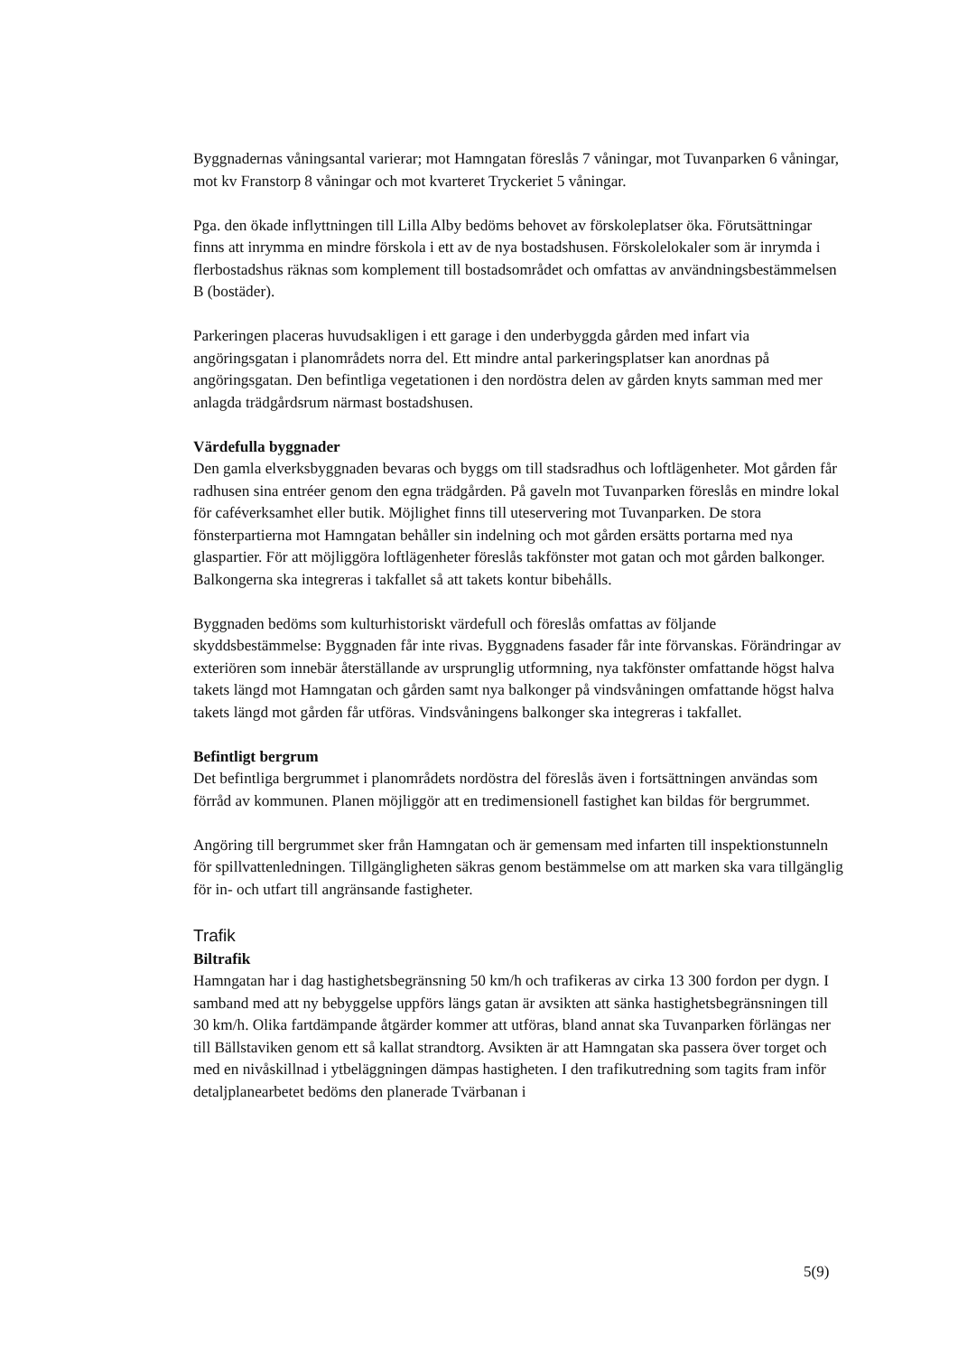Byggnadernas våningsantal varierar; mot Hamngatan föreslås 7 våningar, mot Tuvanparken 6 våningar, mot kv Franstorp 8 våningar och mot kvarteret Tryckeriet 5 våningar.
Pga. den ökade inflyttningen till Lilla Alby bedöms behovet av förskoleplatser öka. Förutsättningar finns att inrymma en mindre förskola i ett av de nya bostadshusen. Förskolelokaler som är inrymda i flerbostadshus räknas som komplement till bostadsområdet och omfattas av användningsbestämmelsen B (bostäder).
Parkeringen placeras huvudsakligen i ett garage i den underbyggda gården med infart via angöringsgatan i planområdets norra del. Ett mindre antal parkeringsplatser kan anordnas på angöringsgatan. Den befintliga vegetationen i den nordöstra delen av gården knyts samman med mer anlagda trädgårdsrum närmast bostadshusen.
Värdefulla byggnader
Den gamla elverksbyggnaden bevaras och byggs om till stadsradhus och loftlägenheter. Mot gården får radhusen sina entréer genom den egna trädgården. På gaveln mot Tuvanparken föreslås en mindre lokal för caféverksamhet eller butik. Möjlighet finns till uteservering mot Tuvanparken. De stora fönsterpartierna mot Hamngatan behåller sin indelning och mot gården ersätts portarna med nya glaspartier. För att möjliggöra loftlägenheter föreslås takfönster mot gatan och mot gården balkonger. Balkongerna ska integreras i takfallet så att takets kontur bibehålls.
Byggnaden bedöms som kulturhistoriskt värdefull och föreslås omfattas av följande skyddsbestämmelse: Byggnaden får inte rivas. Byggnadens fasader får inte förvanskas. Förändringar av exteriören som innebär återställande av ursprunglig utformning, nya takfönster omfattande högst halva takets längd mot Hamngatan och gården samt nya balkonger på vindsvåningen omfattande högst halva takets längd mot gården får utföras. Vindsvåningens balkonger ska integreras i takfallet.
Befintligt bergrum
Det befintliga bergrummet i planområdets nordöstra del föreslås även i fortsättningen användas som förråd av kommunen. Planen möjliggör att en tredimensionell fastighet kan bildas för bergrummet.
Angöring till bergrummet sker från Hamngatan och är gemensam med infarten till inspektionstunneln för spillvattenledningen. Tillgängligheten säkras genom bestämmelse om att marken ska vara tillgänglig för in- och utfart till angränsande fastigheter.
Trafik
Biltrafik
Hamngatan har i dag hastighetsbegränsning 50 km/h och trafikeras av cirka 13 300 fordon per dygn. I samband med att ny bebyggelse uppförs längs gatan är avsikten att sänka hastighetsbegränsningen till 30 km/h. Olika fartdämpande åtgärder kommer att utföras, bland annat ska Tuvanparken förlängas ner till Bällstaviken genom ett så kallat strandtorg. Avsikten är att Hamngatan ska passera över torget och med en nivåskillnad i ytbeläggningen dämpas hastigheten. I den trafikutredning som tagits fram inför detaljplanearbetet bedöms den planerade Tvärbanan i
5(9)